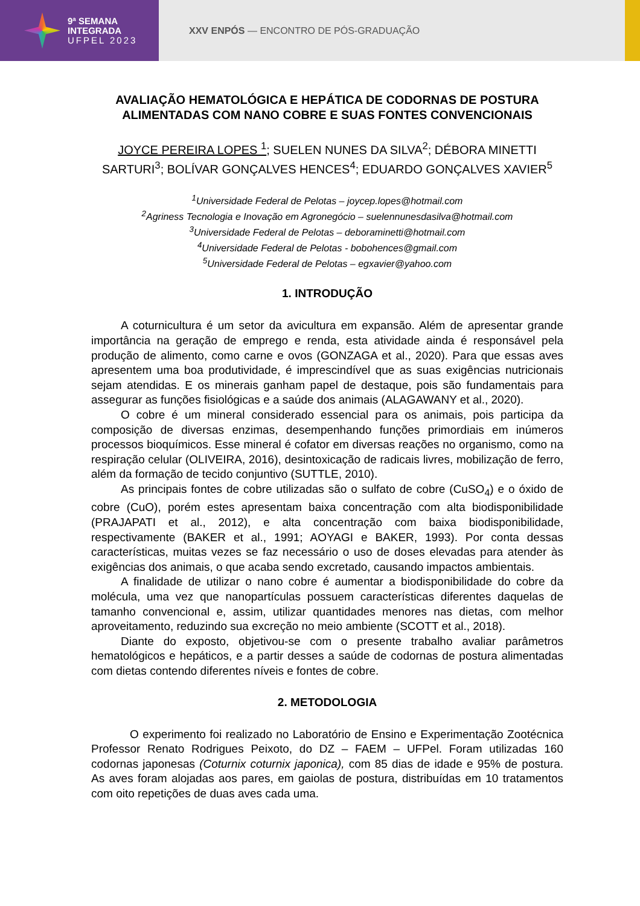9ª SEMANA
INTEGRADA
UFPEL 2023
XXV ENPÓS — ENCONTRO DE PÓS-GRADUAÇÃO
AVALIAÇÃO HEMATOLÓGICA E HEPÁTICA DE CODORNAS DE POSTURA ALIMENTADAS COM NANO COBRE E SUAS FONTES CONVENCIONAIS
JOYCE PEREIRA LOPES <sup>1</sup>; SUELEN NUNES DA SILVA<sup>2</sup>; DÉBORA MINETTI SARTURI<sup>3</sup>; BOLÍVAR GONÇALVES HENCES<sup>4</sup>; EDUARDO GONÇALVES XAVIER<sup>5</sup>
<sup>1</sup> Universidade Federal de Pelotas – joycep.lopes@hotmail.com
<sup>2</sup> Agriness Tecnologia e Inovação em Agronegócio – suelennunesdasilva@hotmail.com
<sup>3</sup> Universidade Federal de Pelotas – deboraminetti@hotmail.com
<sup>4</sup> Universidade Federal de Pelotas - bobohences@gmail.com
<sup>5</sup> Universidade Federal de Pelotas – egxavier@yahoo.com
1. INTRODUÇÃO
A coturnicultura é um setor da avicultura em expansão. Além de apresentar grande importância na geração de emprego e renda, esta atividade ainda é responsável pela produção de alimento, como carne e ovos (GONZAGA et al., 2020). Para que essas aves apresentem uma boa produtividade, é imprescindível que as suas exigências nutricionais sejam atendidas. E os minerais ganham papel de destaque, pois são fundamentais para assegurar as funções fisiológicas e a saúde dos animais (ALAGAWANY et al., 2020).
O cobre é um mineral considerado essencial para os animais, pois participa da composição de diversas enzimas, desempenhando funções primordiais em inúmeros processos bioquímicos. Esse mineral é cofator em diversas reações no organismo, como na respiração celular (OLIVEIRA, 2016), desintoxicação de radicais livres, mobilização de ferro, além da formação de tecido conjuntivo (SUTTLE, 2010).
As principais fontes de cobre utilizadas são o sulfato de cobre (CuSO<sub>4</sub>) e o óxido de cobre (CuO), porém estes apresentam baixa concentração com alta biodisponibilidade (PRAJAPATI et al., 2012), e alta concentração com baixa biodisponibilidade, respectivamente (BAKER et al., 1991; AOYAGI e BAKER, 1993). Por conta dessas características, muitas vezes se faz necessário o uso de doses elevadas para atender às exigências dos animais, o que acaba sendo excretado, causando impactos ambientais.
A finalidade de utilizar o nano cobre é aumentar a biodisponibilidade do cobre da molécula, uma vez que nanopartículas possuem características diferentes daquelas de tamanho convencional e, assim, utilizar quantidades menores nas dietas, com melhor aproveitamento, reduzindo sua excreção no meio ambiente (SCOTT et al., 2018).
Diante do exposto, objetivou-se com o presente trabalho avaliar parâmetros hematológicos e hepáticos, e a partir desses a saúde de codornas de postura alimentadas com dietas contendo diferentes níveis e fontes de cobre.
2. METODOLOGIA
O experimento foi realizado no Laboratório de Ensino e Experimentação Zootécnica Professor Renato Rodrigues Peixoto, do DZ – FAEM – UFPel. Foram utilizadas 160 codornas japonesas (Coturnix coturnix japonica), com 85 dias de idade e 95% de postura. As aves foram alojadas aos pares, em gaiolas de postura, distribuídas em 10 tratamentos com oito repetições de duas aves cada uma.